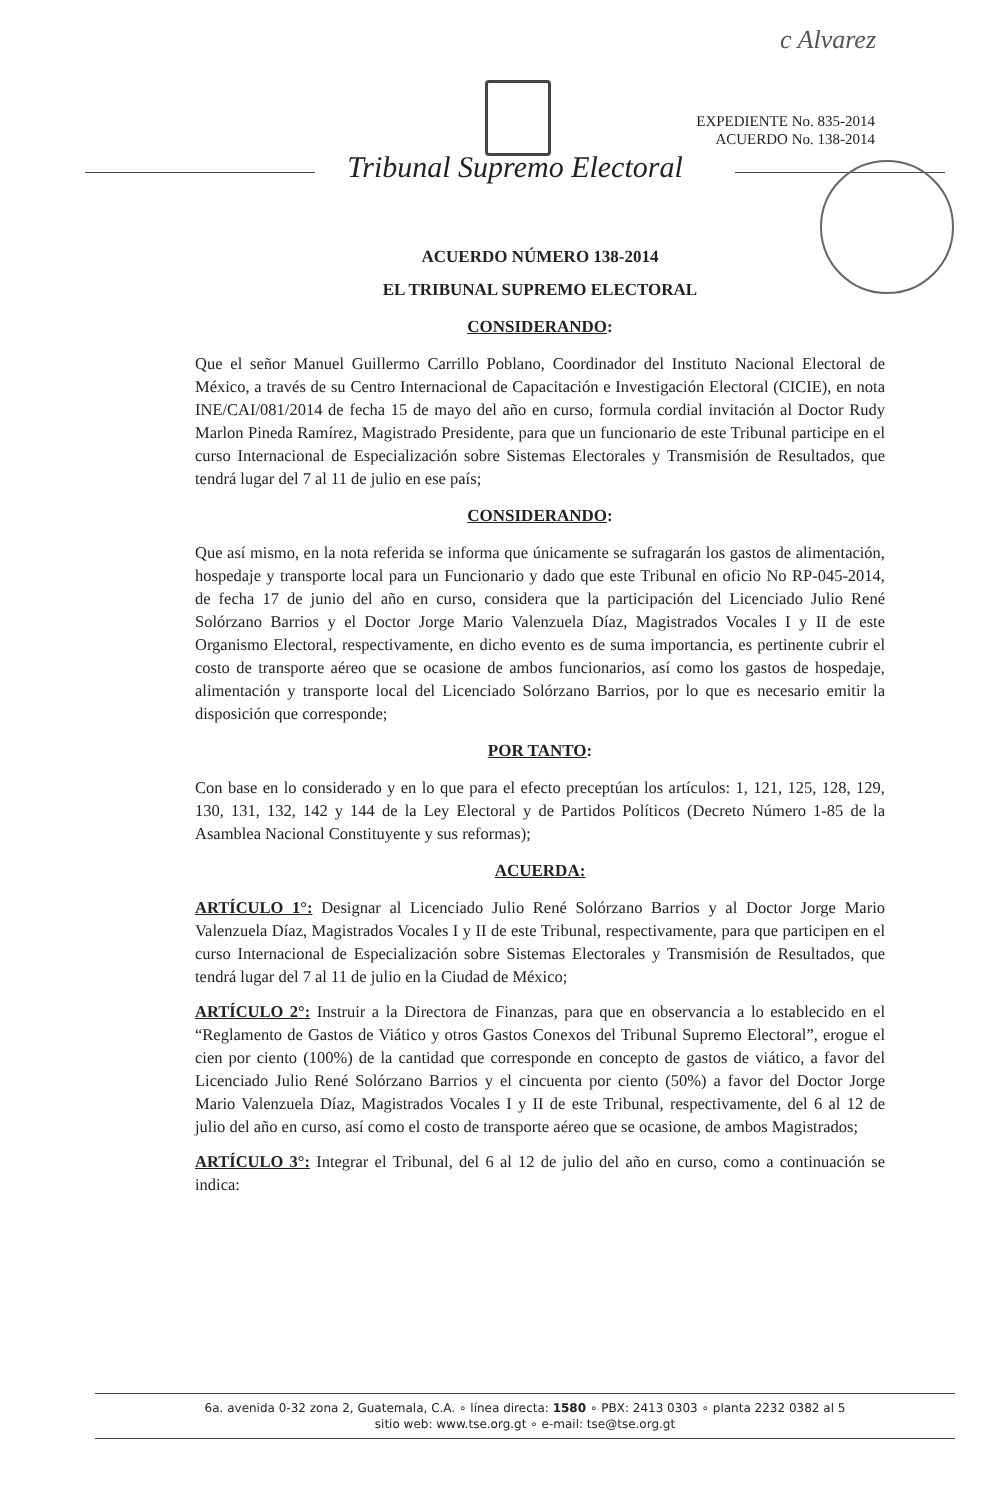c Alvarez
EXPEDIENTE No. 835-2014
ACUERDO No. 138-2014
Tribunal Supremo Electoral
ACUERDO NÚMERO 138-2014
EL TRIBUNAL SUPREMO ELECTORAL
CONSIDERANDO:
Que el señor Manuel Guillermo Carrillo Poblano, Coordinador del Instituto Nacional Electoral de México, a través de su Centro Internacional de Capacitación e Investigación Electoral (CICIE), en nota INE/CAI/081/2014 de fecha 15 de mayo del año en curso, formula cordial invitación al Doctor Rudy Marlon Pineda Ramírez, Magistrado Presidente, para que un funcionario de este Tribunal participe en el curso Internacional de Especialización sobre Sistemas Electorales y Transmisión de Resultados, que tendrá lugar del 7 al 11 de julio en ese país;
CONSIDERANDO:
Que así mismo, en la nota referida se informa que únicamente se sufragarán los gastos de alimentación, hospedaje y transporte local para un Funcionario y dado que este Tribunal en oficio No RP-045-2014, de fecha 17 de junio del año en curso, considera que la participación del Licenciado Julio René Solórzano Barrios y el Doctor Jorge Mario Valenzuela Díaz, Magistrados Vocales I y II de este Organismo Electoral, respectivamente, en dicho evento es de suma importancia, es pertinente cubrir el costo de transporte aéreo que se ocasione de ambos funcionarios, así como los gastos de hospedaje, alimentación y transporte local del Licenciado Solórzano Barrios, por lo que es necesario emitir la disposición que corresponde;
POR TANTO:
Con base en lo considerado y en lo que para el efecto preceptúan los artículos: 1, 121, 125, 128, 129, 130, 131, 132, 142 y 144 de la Ley Electoral y de Partidos Políticos (Decreto Número 1-85 de la Asamblea Nacional Constituyente y sus reformas);
ACUERDA:
ARTÍCULO 1°: Designar al Licenciado Julio René Solórzano Barrios y al Doctor Jorge Mario Valenzuela Díaz, Magistrados Vocales I y II de este Tribunal, respectivamente, para que participen en el curso Internacional de Especialización sobre Sistemas Electorales y Transmisión de Resultados, que tendrá lugar del 7 al 11 de julio en la Ciudad de México;
ARTÍCULO 2°: Instruir a la Directora de Finanzas, para que en observancia a lo establecido en el “Reglamento de Gastos de Viático y otros Gastos Conexos del Tribunal Supremo Electoral”, erogue el cien por ciento (100%) de la cantidad que corresponde en concepto de gastos de viático, a favor del Licenciado Julio René Solórzano Barrios y el cincuenta por ciento (50%) a favor del Doctor Jorge Mario Valenzuela Díaz, Magistrados Vocales I y II de este Tribunal, respectivamente, del 6 al 12 de julio del año en curso, así como el costo de transporte aéreo que se ocasione, de ambos Magistrados;
ARTÍCULO 3°: Integrar el Tribunal, del 6 al 12 de julio del año en curso, como a continuación se indica:
6a. avenida 0-32 zona 2, Guatemala, C.A. ∘ línea directa: 1580 ∘ PBX: 2413 0303 ∘ planta 2232 0382 al 5
sitio web: www.tse.org.gt ∘ e-mail: tse@tse.org.gt